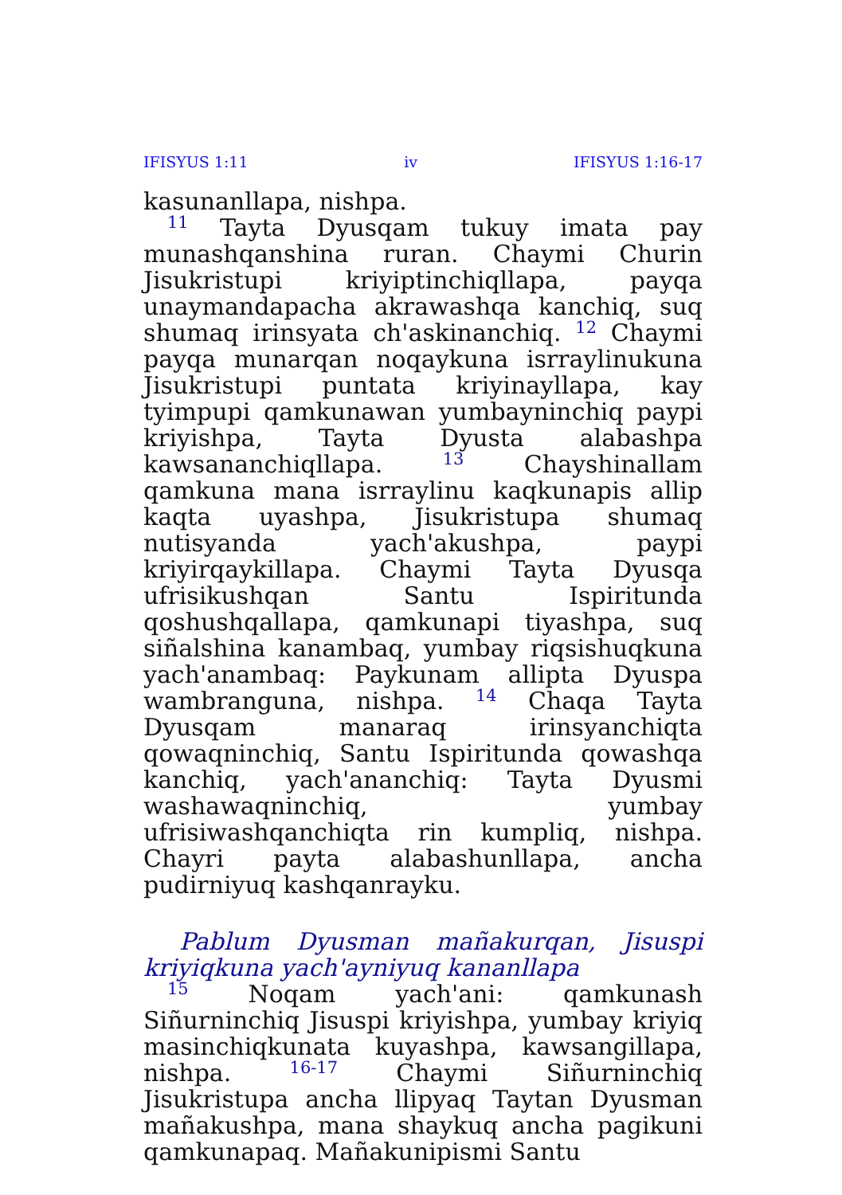IFISYUS 1:11 iv IFISYUS 1:16-17
kasunanllapa, nishpa.
<sup>11</sup> Tayta Dyusqam tukuy imata pay munashqanshina ruran. Chaymi Churin Jisukristupi kriyiptinchiqllapa, payqa unaymandapacha akrawashqa kanchiq, suq shumaq irinsyata ch'askinanchiq. <sup>12</sup> Chaymi payqa munarqan noqaykuna isrraylinukuna Jisukristupi puntata kriyinayllapa, kay tyimpupi qamkunawan yumbayninchiq paypi kriyishpa, Tayta Dyusta alabashpa kawsananchiqllapa. <sup>13</sup> Chayshinallam qamkuna mana isrraylinu kaqkunapis allip kaqta uyashpa, Jisukristupa shumaq nutisyanda yach'akushpa, paypi kriyirqaykillapa. Chaymi Tayta Dyusqa ufrisikushqan Santu Ispiritunda qoshushqallapa, qamkunapi tiyashpa, suq siñalshina kanambaq, yumbay riqsishuqkuna yach'anambaq: Paykunam allipta Dyuspa wambranguna, nishpa. <sup>14</sup> Chaqa Tayta Dyusqam manaraq irinsyanchiqta qowaqninchiq, Santu Ispiritunda qowashqa kanchiq, yach'ananchiq: Tayta Dyusmi washawaqninchiq, yumbay ufrisiwashqanchiqta rin kumpliq, nishpa. Chayri payta alabashunllapa, ancha pudirniyuq kashqanrayku.
Pablum Dyusman mañakurqan, Jisuspi kriyiqkuna yach'ayniyuq kananllapa
<sup>15</sup> Noqam yach'ani: qamkunash Siñurninchiq Jisuspi kriyishpa, yumbay kriyiq masinchiqkunata kuyashpa, kawsangillapa, nishpa. <sup>16-17</sup> Chaymi Siñurninchiq Jisukristupa ancha llipyaq Taytan Dyusman mañakushpa, mana shaykuq ancha pagikuni qamkunapaq. Mañakunipismi Santu